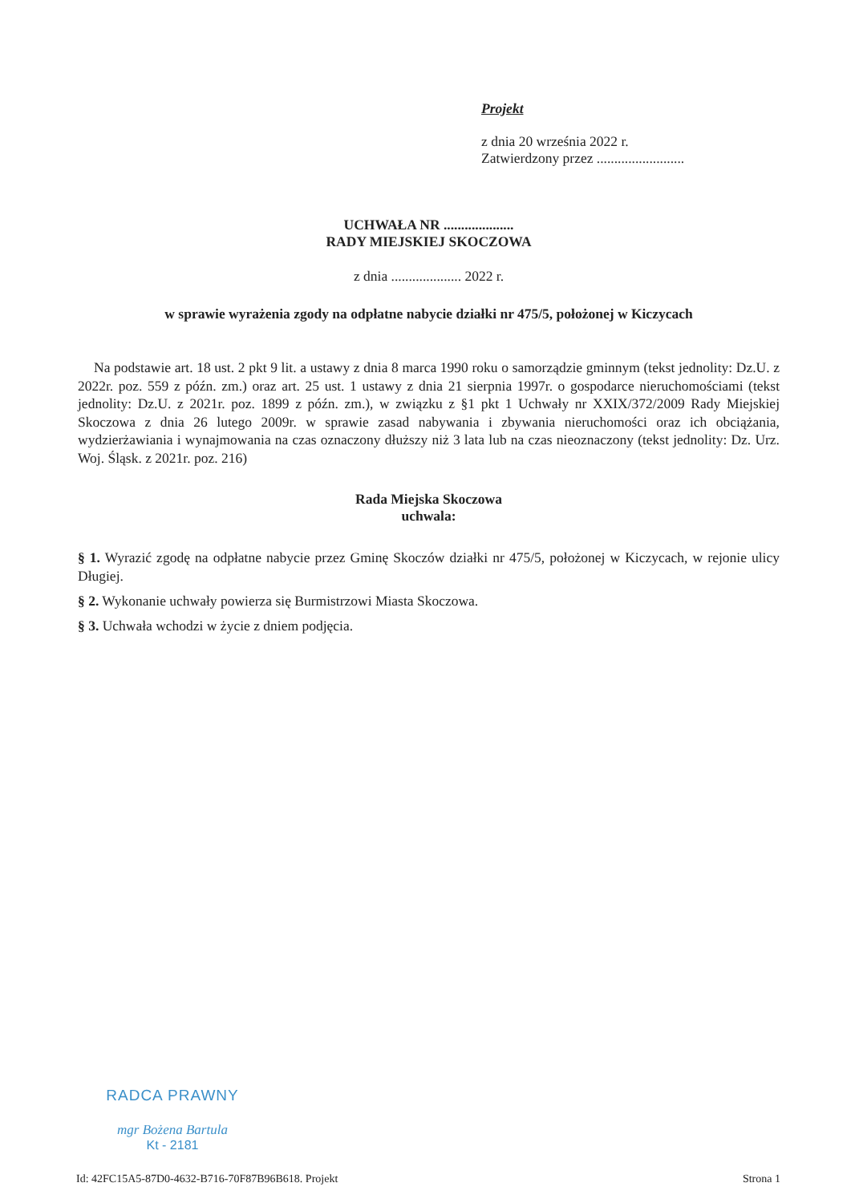Projekt
z dnia 20 września 2022 r.
Zatwierdzony przez .........................
UCHWAŁA NR ....................
RADY MIEJSKIEJ SKOCZOWA
z dnia .................... 2022 r.
w sprawie wyrażenia zgody na odpłatne nabycie działki nr 475/5, położonej w Kiczycach
Na podstawie art. 18 ust. 2 pkt 9 lit. a ustawy z dnia 8 marca 1990 roku o samorządzie gminnym (tekst jednolity: Dz.U. z 2022r. poz. 559 z późn. zm.) oraz art. 25 ust. 1 ustawy z dnia 21 sierpnia 1997r. o gospodarce nieruchomościami (tekst jednolity: Dz.U. z 2021r. poz. 1899 z późn. zm.), w związku z §1 pkt 1 Uchwały nr XXIX/372/2009 Rady Miejskiej Skoczowa z dnia 26 lutego 2009r. w sprawie zasad nabywania i zbywania nieruchomości oraz ich obciążania, wydzierżawiania i wynajmowania na czas oznaczony dłuższy niż 3 lata lub na czas nieoznaczony (tekst jednolity: Dz. Urz. Woj. Śląsk. z 2021r. poz. 216)
Rada Miejska Skoczowa
uchwala:
§ 1. Wyrazić zgodę na odpłatne nabycie przez Gminę Skoczów działki nr 475/5, położonej w Kiczycach, w rejonie ulicy Długiej.
§ 2. Wykonanie uchwały powierza się Burmistrzowi Miasta Skoczowa.
§ 3. Uchwała wchodzi w życie z dniem podjęcia.
RADCA PRAWNY
mgr Bożena Bartula
Kt - 2181
Id: 42FC15A5-87D0-4632-B716-70F87B96B618. Projekt Strona 1